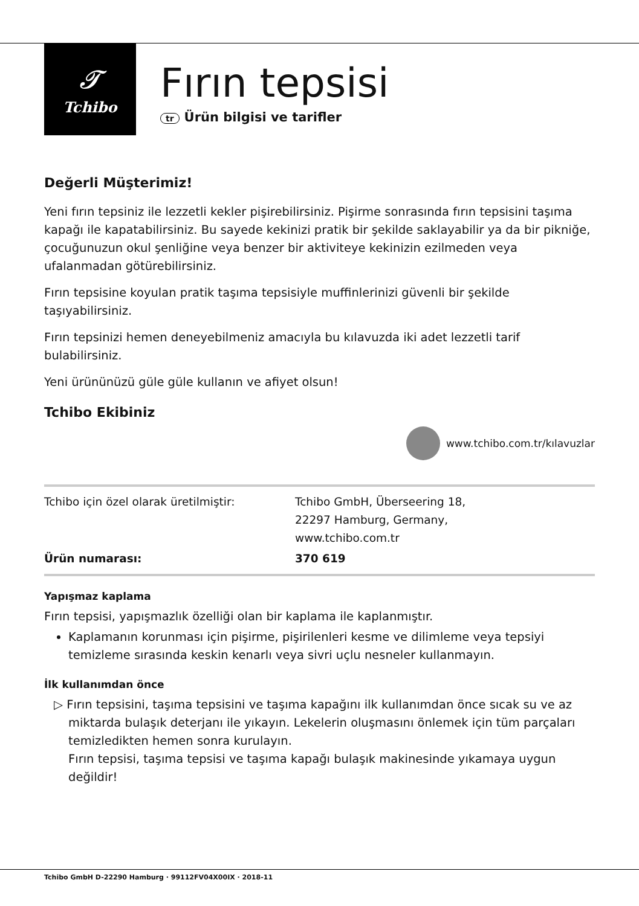𝒯
Tchibo
Fırın tepsisi
tr Ürün bilgisi ve tarifler
Değerli Müşterimiz!
Yeni fırın tepsiniz ile lezzetli kekler pişirebilirsiniz. Pişirme sonrasında fırın tepsisini taşıma kapağı ile kapatabilirsiniz. Bu sayede kekinizi pratik bir şekilde saklayabilir ya da bir pikniğe, çocuğunuzun okul şenliğine veya benzer bir aktiviteye kekinizin ezilmeden veya ufalanmadan götürebilirsiniz.
Fırın tepsisine koyulan pratik taşıma tepsisiyle muffinlerinizi güvenli bir şekilde taşıyabilirsiniz.
Fırın tepsinizi hemen deneyebilmeniz amacıyla bu kılavuzda iki adet lezzetli tarif bulabilirsiniz.
Yeni ürününüzü güle güle kullanın ve afiyet olsun!
Tchibo Ekibiniz
www.tchibo.com.tr/kılavuzlar
| Tchibo için özel olarak üretilmiştir: | Tchibo GmbH, Überseering 18, 22297 Hamburg, Germany, www.tchibo.com.tr |
| Ürün numarası: | 370 619 |
Yapışmaz kaplama
Fırın tepsisi, yapışmazlık özelliği olan bir kaplama ile kaplanmıştır.
Kaplamanın korunması için pişirme, pişirilenleri kesme ve dilimleme veya tepsiyi temizleme sırasında keskin kenarlı veya sivri uçlu nesneler kullanmayın.
İlk kullanımdan önce
▷ Fırın tepsisini, taşıma tepsisini ve taşıma kapağını ilk kullanımdan önce sıcak su ve az miktarda bulaşık deterjanı ile yıkayın. Lekelerin oluşmasını önlemek için tüm parçaları temizledikten hemen sonra kurulayın.
Fırın tepsisi, taşıma tepsisi ve taşıma kapağı bulaşık makinesinde yıkamaya uygun değildir!
Tchibo GmbH D-22290 Hamburg · 99112FV04X00IX · 2018-11